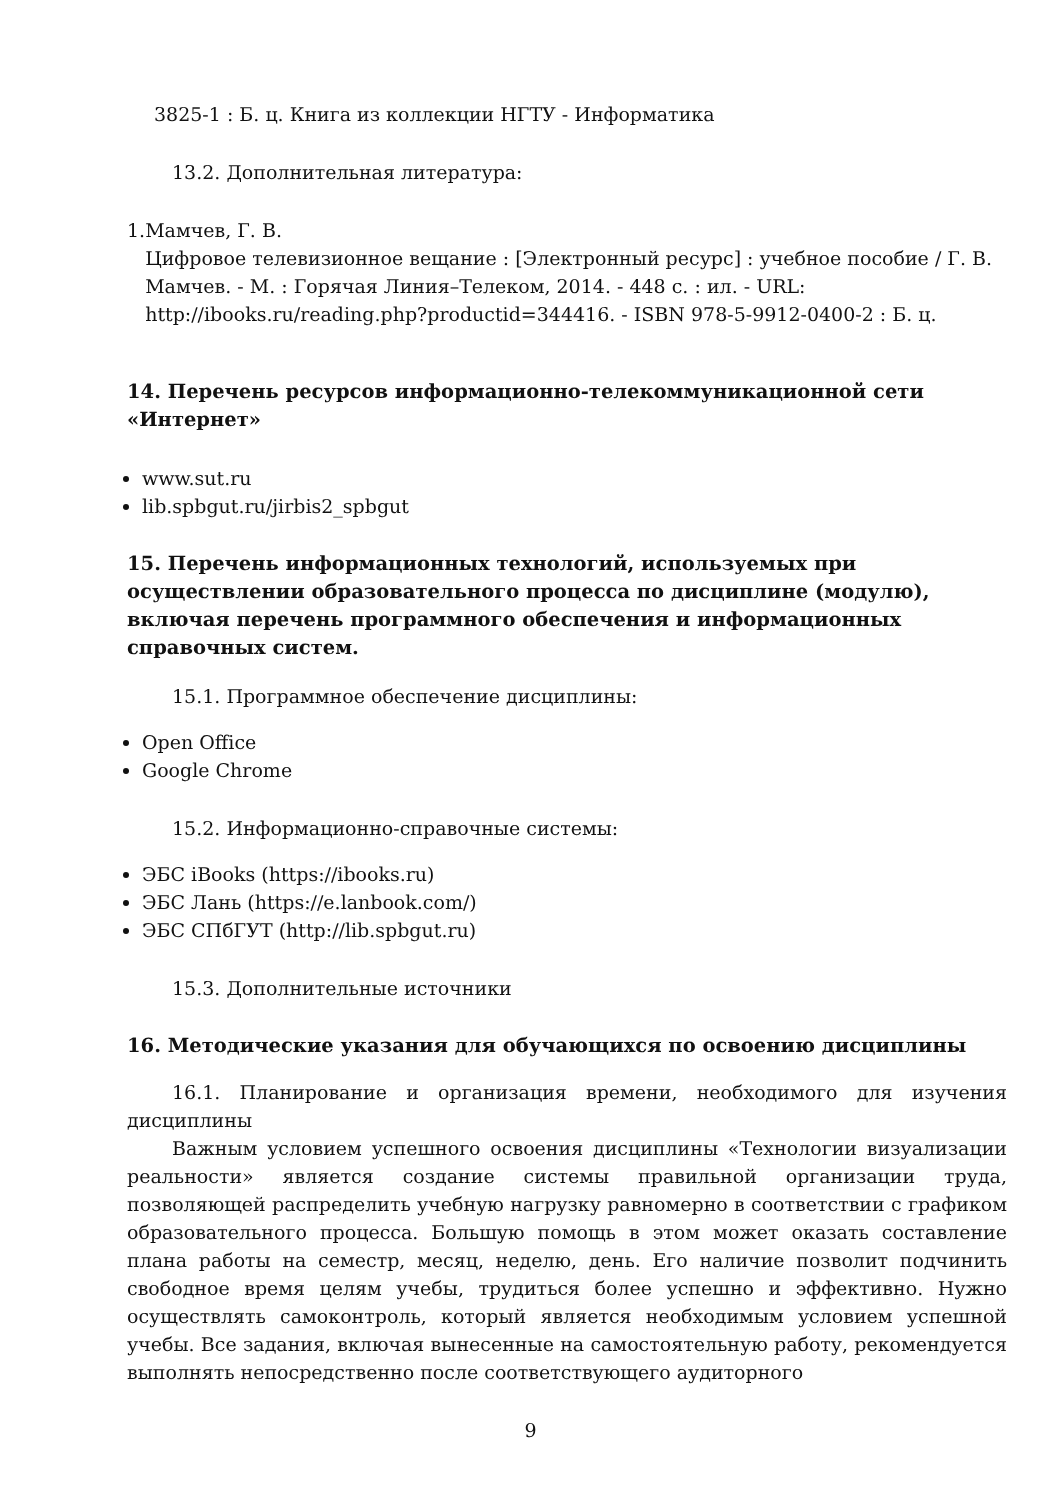3825-1 : Б. ц. Книга из коллекции НГТУ - Информатика
13.2. Дополнительная литература:
1. Мамчев, Г. В.
Цифровое телевизионное вещание : [Электронный ресурс] : учебное пособие / Г. В. Мамчев. - М. : Горячая Линия–Телеком, 2014. - 448 с. : ил. - URL: http://ibooks.ru/reading.php?productid=344416. - ISBN 978-5-9912-0400-2 : Б. ц.
14. Перечень ресурсов информационно-телекоммуникационной сети «Интернет»
www.sut.ru
lib.spbgut.ru/jirbis2_spbgut
15. Перечень информационных технологий, используемых при осуществлении образовательного процесса по дисциплине (модулю), включая перечень программного обеспечения и информационных справочных систем.
15.1. Программное обеспечение дисциплины:
Open Office
Google Chrome
15.2. Информационно-справочные системы:
ЭБС iBooks (https://ibooks.ru)
ЭБС Лань (https://e.lanbook.com/)
ЭБС СПбГУТ (http://lib.spbgut.ru)
15.3. Дополнительные источники
16. Методические указания для обучающихся по освоению дисциплины
16.1. Планирование и организация времени, необходимого для изучения дисциплины
Важным условием успешного освоения дисциплины «Технологии визуализации реальности» является создание системы правильной организации труда, позволяющей распределить учебную нагрузку равномерно в соответствии с графиком образовательного процесса. Большую помощь в этом может оказать составление плана работы на семестр, месяц, неделю, день. Его наличие позволит подчинить свободное время целям учебы, трудиться более успешно и эффективно. Нужно осуществлять самоконтроль, который является необходимым условием успешной учебы. Все задания, включая вынесенные на самостоятельную работу, рекомендуется выполнять непосредственно после соответствующего аудиторного
9